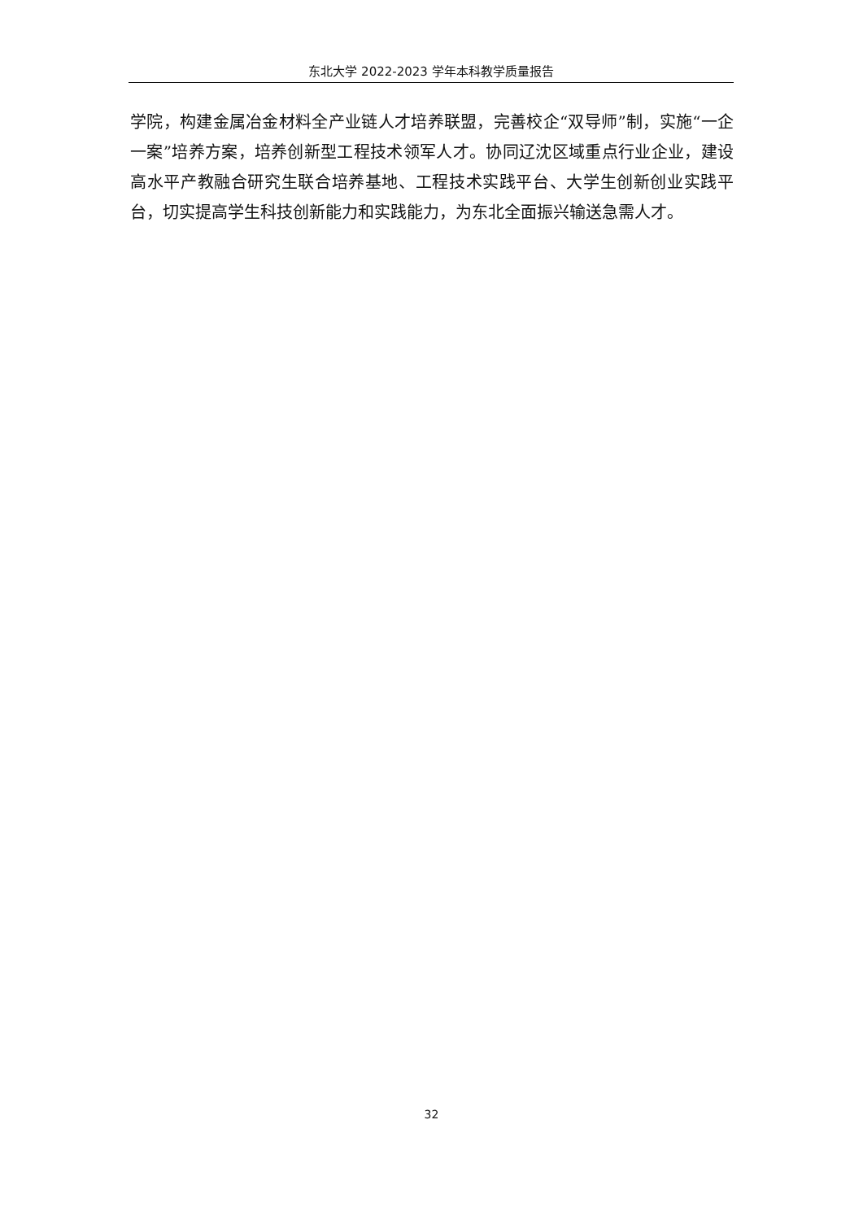东北大学 2022-2023 学年本科教学质量报告
学院，构建金属冶金材料全产业链人才培养联盟，完善校企“双导师”制，实施“一企一案”培养方案，培养创新型工程技术领军人才。协同辽沈区域重点行业企业，建设高水平产教融合研究生联合培养基地、工程技术实践平台、大学生创新创业实践平台，切实提高学生科技创新能力和实践能力，为东北全面振兴输送急需人才。
32